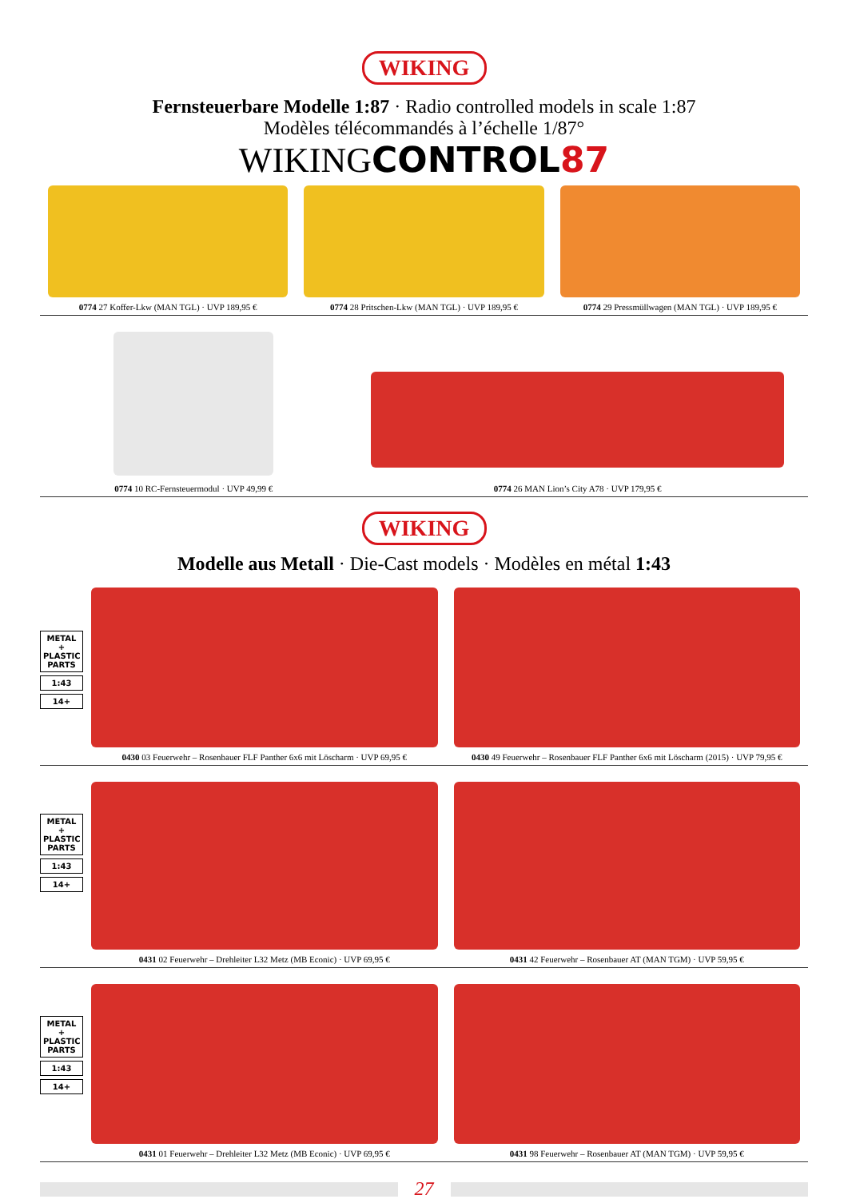WIKING
Fernsteuerbare Modelle 1:87 · Radio controlled models in scale 1:87
Modèles télécommandés à l’échelle 1/87°
WIKING CONTROL87
0774 27 Koffer-Lkw (MAN TGL) · UVP 189,95 €
0774 28 Pritschen-Lkw (MAN TGL) · UVP 189,95 €
0774 29 Pressmüllwagen (MAN TGL) · UVP 189,95 €
0774 10 RC-Fernsteuermodul · UVP 49,99 €
0774 26 MAN Lion’s City A78 · UVP 179,95 €
WIKING
Modelle aus Metall · Die-Cast models · Modèles en métal 1:43
METAL + PLASTIC PARTS
1:43
14+
0430 03 Feuerwehr – Rosenbauer FLF Panther 6x6 mit Löscharm · UVP 69,95 €
0430 49 Feuerwehr – Rosenbauer FLF Panther 6x6 mit Löscharm (2015) · UVP 79,95 €
METAL + PLASTIC PARTS
1:43
14+
0431 02 Feuerwehr – Drehleiter L32 Metz (MB Econic) · UVP 69,95 €
0431 42 Feuerwehr – Rosenbauer AT (MAN TGM) · UVP 59,95 €
METAL + PLASTIC PARTS
1:43
14+
0431 01 Feuerwehr – Drehleiter L32 Metz (MB Econic) · UVP 69,95 €
0431 98 Feuerwehr – Rosenbauer AT (MAN TGM) · UVP 59,95 €
27